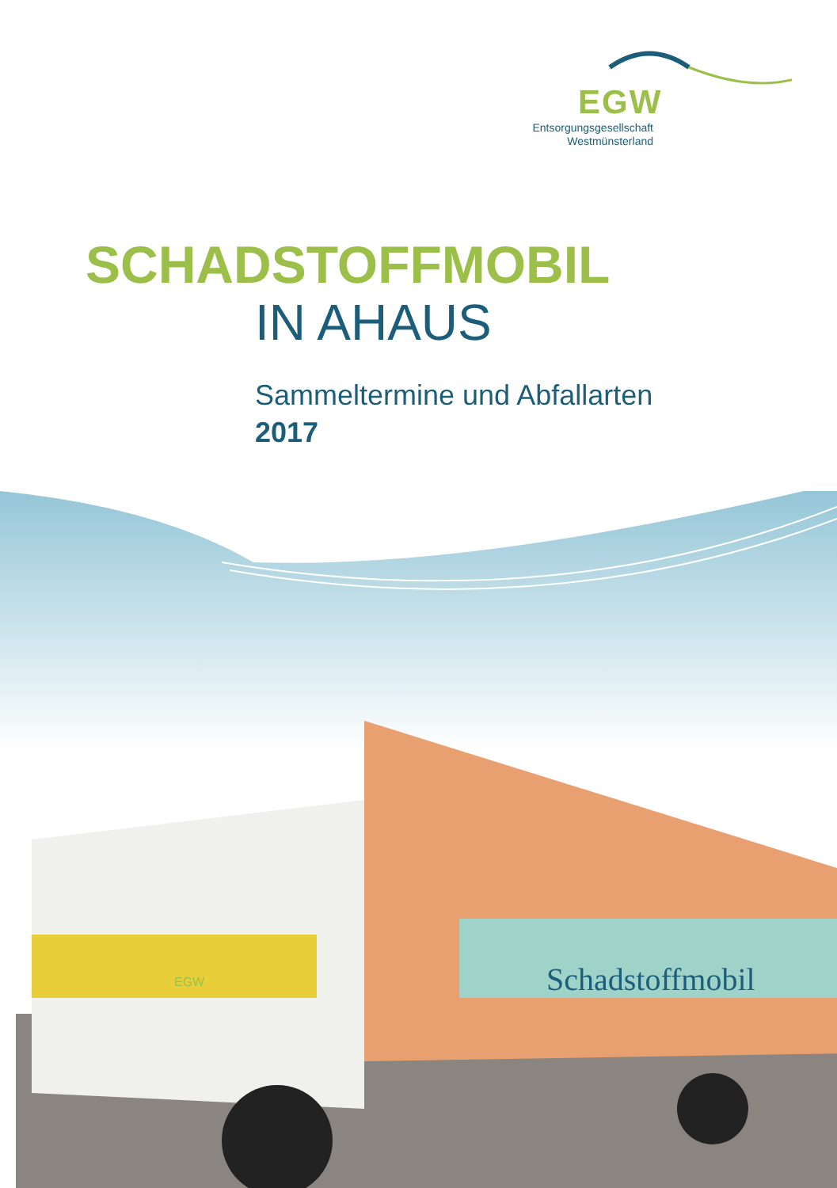Schadstoffmobil
EGW
EGW
Entsorgungsgesellschaft
Westmünsterland
SCHADSTOFFMOBIL
IN AHAUS
Sammeltermine und Abfallarten
2017